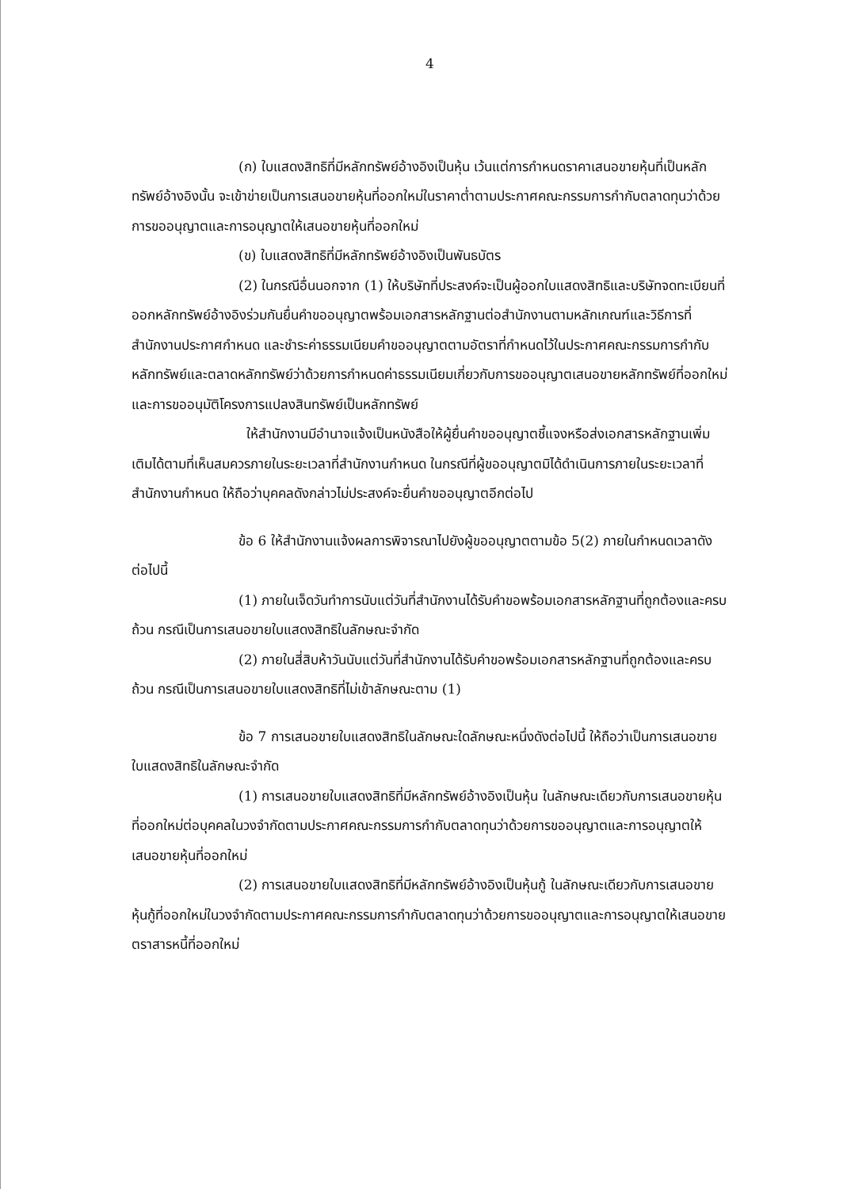4
(ก) ใบแสดงสิทธิที่มีหลักทรัพย์อ้างอิงเป็นหุ้น เว้นแต่การกำหนดราคาเสนอขายหุ้นที่เป็นหลักทรัพย์อ้างอิงนั้น จะเข้าข่ายเป็นการเสนอขายหุ้นที่ออกใหม่ในราคาต่ำตามประกาศคณะกรรมการกำกับตลาดทุนว่าด้วยการขออนุญาตและการอนุญาตให้เสนอขายหุ้นที่ออกใหม่
(ข) ใบแสดงสิทธิที่มีหลักทรัพย์อ้างอิงเป็นพันธบัตร
(2) ในกรณีอื่นนอกจาก (1) ให้บริษัทที่ประสงค์จะเป็นผู้ออกใบแสดงสิทธิและบริษัทจดทะเบียนที่ออกหลักทรัพย์อ้างอิงร่วมกันยื่นคำขออนุญาตพร้อมเอกสารหลักฐานต่อสำนักงานตามหลักเกณฑ์และวิธีการที่สำนักงานประกาศกำหนด และชำระค่าธรรมเนียมคำขออนุญาตตามอัตราที่กำหนดไว้ในประกาศคณะกรรมการกำกับหลักทรัพย์และตลาดหลักทรัพย์ว่าด้วยการกำหนดค่าธรรมเนียมเกี่ยวกับการขออนุญาตเสนอขายหลักทรัพย์ที่ออกใหม่ และการขออนุมัติโครงการแปลงสินทรัพย์เป็นหลักทรัพย์
ให้สำนักงานมีอำนาจแจ้งเป็นหนังสือให้ผู้ยื่นคำขออนุญาตชี้แจงหรือส่งเอกสารหลักฐานเพิ่มเติมได้ตามที่เห็นสมควรภายในระยะเวลาที่สำนักงานกำหนด ในกรณีที่ผู้ขออนุญาตมิได้ดำเนินการภายในระยะเวลาที่สำนักงานกำหนด ให้ถือว่าบุคคลดังกล่าวไม่ประสงค์จะยื่นคำขออนุญาตอีกต่อไป
ข้อ 6 ให้สำนักงานแจ้งผลการพิจารณาไปยังผู้ขออนุญาตตามข้อ 5(2) ภายในกำหนดเวลาดังต่อไปนี้
(1) ภายในเจ็ดวันทำการนับแต่วันที่สำนักงานได้รับคำขอพร้อมเอกสารหลักฐานที่ถูกต้องและครบถ้วน กรณีเป็นการเสนอขายใบแสดงสิทธิในลักษณะจำกัด
(2) ภายในสี่สิบห้าวันนับแต่วันที่สำนักงานได้รับคำขอพร้อมเอกสารหลักฐานที่ถูกต้องและครบถ้วน กรณีเป็นการเสนอขายใบแสดงสิทธิที่ไม่เข้าลักษณะตาม (1)
ข้อ 7 การเสนอขายใบแสดงสิทธิในลักษณะใดลักษณะหนึ่งดังต่อไปนี้ ให้ถือว่าเป็นการเสนอขายใบแสดงสิทธิในลักษณะจำกัด
(1) การเสนอขายใบแสดงสิทธิที่มีหลักทรัพย์อ้างอิงเป็นหุ้น ในลักษณะเดียวกับการเสนอขายหุ้นที่ออกใหม่ต่อบุคคลในวงจำกัดตามประกาศคณะกรรมการกำกับตลาดทุนว่าด้วยการขออนุญาตและการอนุญาตให้เสนอขายหุ้นที่ออกใหม่
(2) การเสนอขายใบแสดงสิทธิที่มีหลักทรัพย์อ้างอิงเป็นหุ้นกู้ ในลักษณะเดียวกับการเสนอขายหุ้นกู้ที่ออกใหม่ในวงจำกัดตามประกาศคณะกรรมการกำกับตลาดทุนว่าด้วยการขออนุญาตและการอนุญาตให้เสนอขายตราสารหนี้ที่ออกใหม่